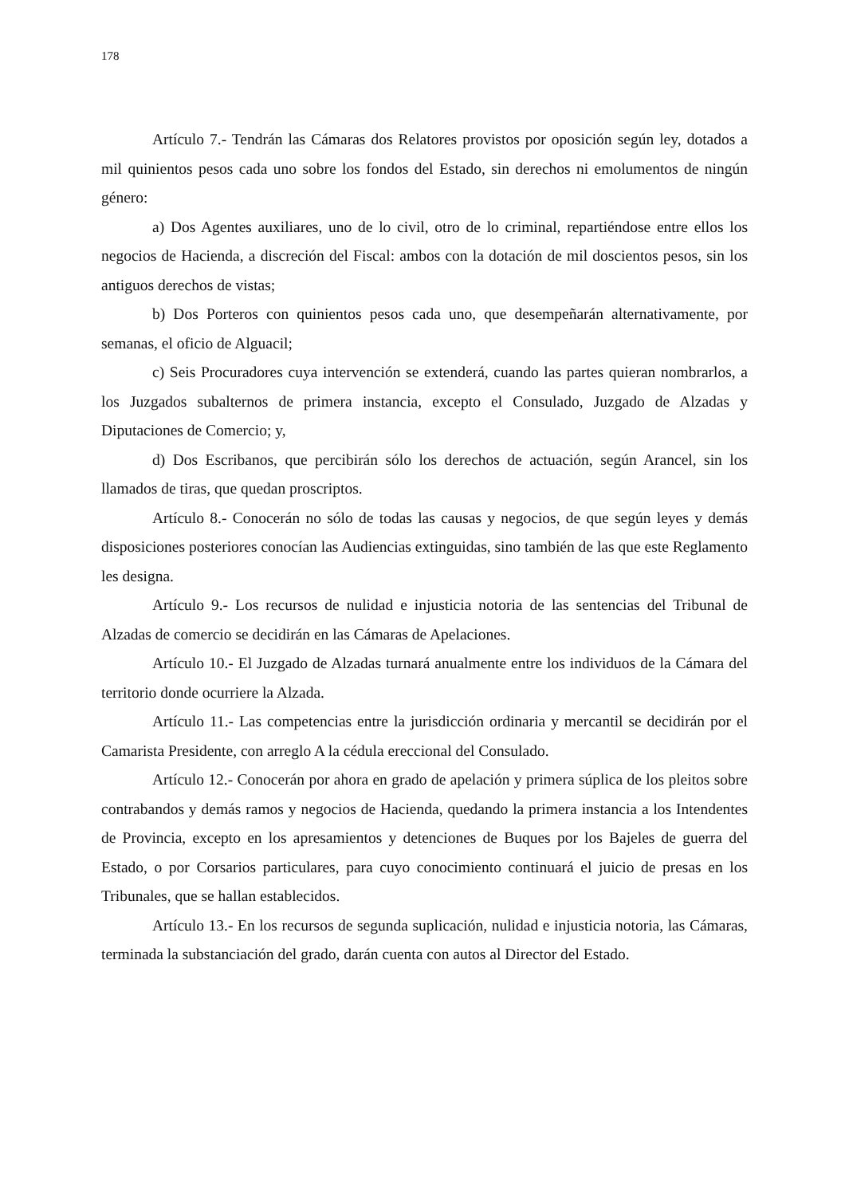178
Artículo 7.- Tendrán las Cámaras dos Relatores provistos por oposición según ley, dotados a mil quinientos pesos cada uno sobre los fondos del Estado, sin derechos ni emolumentos de ningún género:
a) Dos Agentes auxiliares, uno de lo civil, otro de lo criminal, repartiéndose entre ellos los negocios de Hacienda, a discreción del Fiscal: ambos con la dotación de mil doscientos pesos, sin los antiguos derechos de vistas;
b) Dos Porteros con quinientos pesos cada uno, que desempeñarán alternativamente, por semanas, el oficio de Alguacil;
c) Seis Procuradores cuya intervención se extenderá, cuando las partes quieran nombrarlos, a los Juzgados subalternos de primera instancia, excepto el Consulado, Juzgado de Alzadas y Diputaciones de Comercio; y,
d) Dos Escribanos, que percibirán sólo los derechos de actuación, según Arancel, sin los llamados de tiras, que quedan proscriptos.
Artículo 8.- Conocerán no sólo de todas las causas y negocios, de que según leyes y demás disposiciones posteriores conocían las Audiencias extinguidas, sino también de las que este Reglamento les designa.
Artículo 9.- Los recursos de nulidad e injusticia notoria de las sentencias del Tribunal de Alzadas de comercio se decidirán en las Cámaras de Apelaciones.
Artículo 10.- El Juzgado de Alzadas turnará anualmente entre los individuos de la Cámara del territorio donde ocurriere la Alzada.
Artículo 11.- Las competencias entre la jurisdicción ordinaria y mercantil se decidirán por el Camarista Presidente, con arreglo A la cédula ereccional del Consulado.
Artículo 12.- Conocerán por ahora en grado de apelación y primera súplica de los pleitos sobre contrabandos y demás ramos y negocios de Hacienda, quedando la primera instancia a los Intendentes de Provincia, excepto en los apresamientos y detenciones de Buques por los Bajeles de guerra del Estado, o por Corsarios particulares, para cuyo conocimiento continuará el juicio de presas en los Tribunales, que se hallan establecidos.
Artículo 13.- En los recursos de segunda suplicación, nulidad e injusticia notoria, las Cámaras, terminada la substanciación del grado, darán cuenta con autos al Director del Estado.